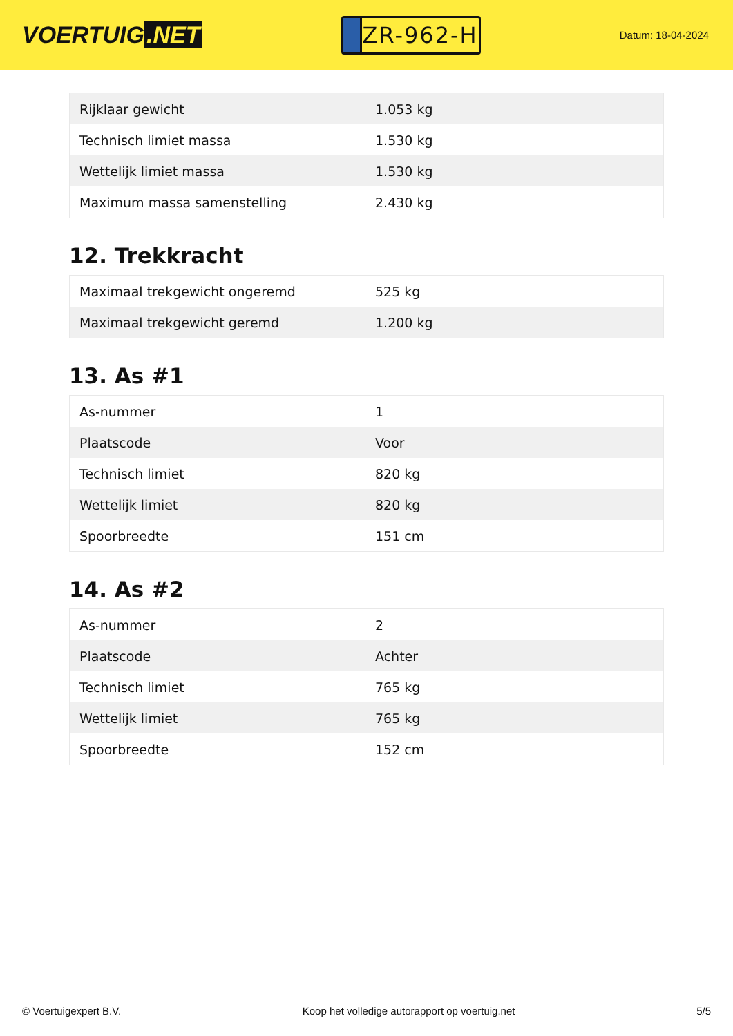VOERTUIG.NET
ZR-962-H
Datum: 18-04-2024
| Rijklaar gewicht | 1.053 kg |
| Technisch limiet massa | 1.530 kg |
| Wettelijk limiet massa | 1.530 kg |
| Maximum massa samenstelling | 2.430 kg |
12. Trekkracht
| Maximaal trekgewicht ongeremd | 525 kg |
| Maximaal trekgewicht geremd | 1.200 kg |
13. As #1
| As-nummer | 1 |
| Plaatscode | Voor |
| Technisch limiet | 820 kg |
| Wettelijk limiet | 820 kg |
| Spoorbreedte | 151 cm |
14. As #2
| As-nummer | 2 |
| Plaatscode | Achter |
| Technisch limiet | 765 kg |
| Wettelijk limiet | 765 kg |
| Spoorbreedte | 152 cm |
© Voertuigexpert B.V. Koop het volledige autorapport op voertuig.net 5/5